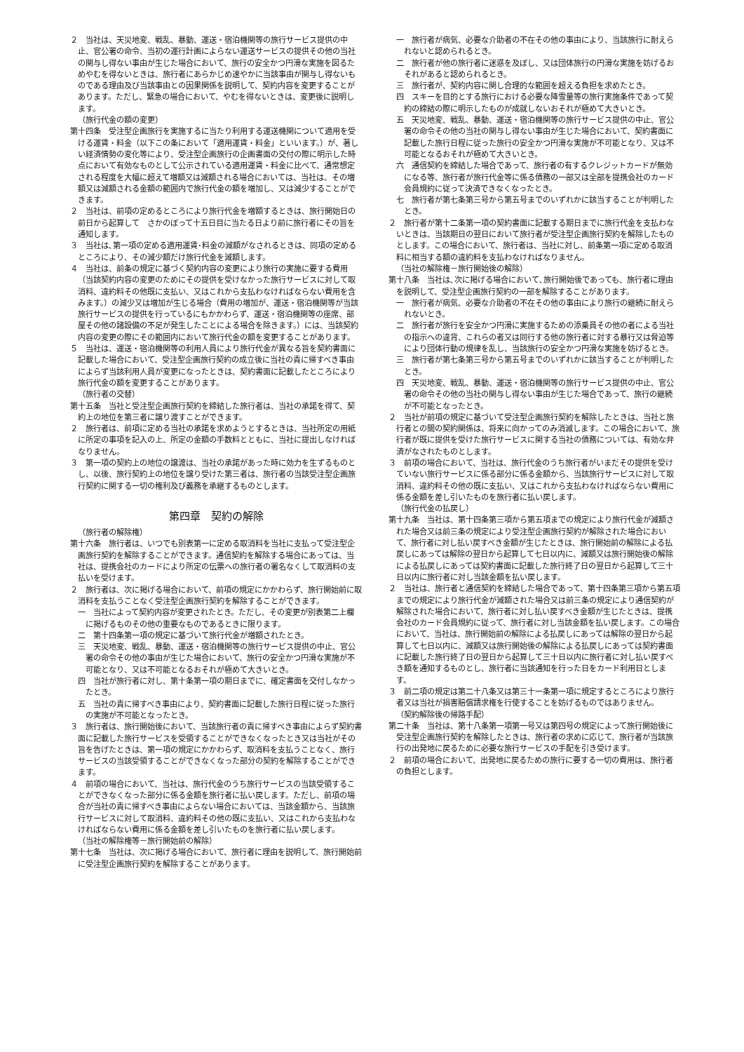２　当社は、天災地変、戦乱、暴動、運送・宿泊機関等の旅行サービス提供の中止、官公署の命令、当初の運行計画によらない運送サービスの提供その他の当社の関与し得ない事由が生じた場合において、旅行の安全かつ円滑な実施を図るためやむを得ないときは、旅行者にあらかじめ速やかに当該事由が関与し得ないものである理由及び当該事由との因果関係を説明して、契約内容を変更することがあります。ただし、緊急の場合において、やむを得ないときは、変更後に説明します。
（旅行代金の額の変更）
第十四条　受注型企画旅行を実施するに当たり利用する運送機関について適用を受ける運賃・料金（以下この条において「適用運賃・料金」といいます。）が、著しい経済情勢の変化等により、受注型企画旅行の企画書面の交付の際に明示した時点において有効なものとして公示されている適用運賃・料金に比べて、通常想定される程度を大幅に超えて増額又は減額される場合においては、当社は、その増額又は減額される金額の範囲内で旅行代金の額を増加し、又は減少することができます。
２　当社は、前項の定めるところにより旅行代金を増額するときは、旅行開始日の前日から起算して　さかのぼって十五日目に当たる日より前に旅行者にその旨を通知します。
３　当社は､第一項の定める適用運賃･料金の減額がなされるときは、同項の定めるところにより、その減少額だけ旅行代金を減額します。
４　当社は、前条の規定に基づく契約内容の変更により旅行の実施に要する費用（当該契約内容の変更のためにその提供を受けなかった旅行サービスに対して取消料、違約料その他既に支払い、又はこれから支払わなければならない費用を含みます。）の減少又は増加が生じる場合（費用の増加が、運送・宿泊機関等が当該旅行サービスの提供を行っているにもかかわらず、運送・宿泊機関等の座席、部屋その他の諸設備の不足が発生したことによる場合を除きます。）には、当該契約内容の変更の際にその範囲内において旅行代金の額を変更することがあります。
５　当社は、運送・宿泊機関等の利用人員により旅行代金が異なる旨を契約書面に記載した場合において、受注型企画旅行契約の成立後に当社の責に帰すべき事由によらず当該利用人員が変更になったときは、契約書面に記載したところにより旅行代金の額を変更することがあります。
（旅行者の交替）
第十五条　当社と受注型企画旅行契約を締結した旅行者は、当社の承諾を得て、契約上の地位を第三者に譲り渡すことができます。
２　旅行者は、前項に定める当社の承諾を求めようとするときは、当社所定の用紙に所定の事項を記入の上、所定の金額の手数料とともに、当社に提出しなければなりません。
３　第一項の契約上の地位の譲渡は、当社の承諾があった時に効力を生ずるものとし、以後、旅行契約上の地位を譲り受けた第三者は、旅行者の当該受注型企画旅行契約に関する一切の権利及び義務を承継するものとします。
第四章　契約の解除
（旅行者の解除権）
第十六条　旅行者は、いつでも別表第一に定める取消料を当社に支払って受注型企画旅行契約を解除することができます。通信契約を解除する場合にあっては、当社は、提携会社のカードにより所定の伝票への旅行者の署名なくして取消料の支払いを受けます。
２　旅行者は、次に掲げる場合において、前項の規定にかかわらず、旅行開始前に取消料を支払うことなく受注型企画旅行契約を解除することができます。
一　当社によって契約内容が変更されたとき。ただし、その変更が別表第二上欄に掲げるものその他の重要なものであるときに限ります。
二　第十四条第一項の規定に基づいて旅行代金が増額されたとき。
三　天災地変、戦乱、暴動、運送・宿泊機関等の旅行サービス提供の中止、官公署の命令その他の事由が生じた場合において、旅行の安全かつ円滑な実施が不可能となり、又は不可能となるおそれが極めて大きいとき。
四　当社が旅行者に対し、第十条第一項の期日までに、確定書面を交付しなかったとき。
五　当社の責に帰すべき事由により、契約書面に記載した旅行日程に従った旅行の実施が不可能となったとき。
３　旅行者は、旅行開始後において、当該旅行者の責に帰すべき事由によらず契約書面に記載した旅行サービスを受領することができなくなったとき又は当社がその旨を告げたときは、第一項の規定にかかわらず、取消料を支払うことなく、旅行サービスの当該受領することができなくなった部分の契約を解除することができます。
４　前項の場合において、当社は、旅行代金のうち旅行サービスの当該受領することができなくなった部分に係る金額を旅行者に払い戻します。ただし、前項の場合が当社の責に帰すべき事由によらない場合においては、当該金額から、当該旅行サービスに対して取消料、違約料その他の既に支払い、又はこれから支払わなければならない費用に係る金額を差し引いたものを旅行者に払い戻します。
（当社の解除権等－旅行開始前の解除）
第十七条　当社は、次に掲げる場合において、旅行者に理由を説明して、旅行開始前に受注型企画旅行契約を解除することがあります。
一　旅行者が病気、必要な介助者の不在その他の事由により、当該旅行に耐えられないと認められるとき。
二　旅行者が他の旅行者に迷惑を及ぼし、又は団体旅行の円滑な実施を妨げるおそれがあると認められるとき。
三　旅行者が、契約内容に関し合理的な範囲を超える負担を求めたとき。
四　スキーを目的とする旅行における必要な降雪量等の旅行実施条件であって契約の締結の際に明示したものが成就しないおそれが極めて大きいとき。
五　天災地変、戦乱、暴動、運送・宿泊機関等の旅行サービス提供の中止、官公署の命令その他の当社の関与し得ない事由が生じた場合において、契約書面に記載した旅行日程に従った旅行の安全かつ円滑な実施が不可能となり、又は不可能となるおそれが極めて大きいとき。
六　通信契約を締結した場合であって、旅行者の有するクレジットカードが無効になる等、旅行者が旅行代金等に係る債務の一部又は全部を提携会社のカード会員規約に従って決済できなくなったとき。
七　旅行者が第七条第三号から第五号までのいずれかに該当することが判明したとき。
２　旅行者が第十二条第一項の契約書面に記載する期日までに旅行代金を支払わないときは、当該期日の翌日において旅行者が受注型企画旅行契約を解除したものとします。この場合において、旅行者は、当社に対し、前条第一項に定める取消料に相当する額の違約料を支払わなければなりません。
（当社の解除権－旅行開始後の解除）
第十八条　当社は､次に掲げる場合において､旅行開始後であっても、旅行者に理由を説明して、受注型企画旅行契約の一部を解除することがあります。
一　旅行者が病気、必要な介助者の不在その他の事由により旅行の継続に耐えられないとき。
二　旅行者が旅行を安全かつ円滑に実施するための添乗員その他の者による当社の指示への違背、これらの者又は同行する他の旅行者に対する暴行又は脅迫等により団体行動の規律を乱し、当該旅行の安全かつ円滑な実施を妨げるとき。
三　旅行者が第七条第三号から第五号までのいずれかに該当することが判明したとき。
四　天災地変、戦乱、暴動、運送・宿泊機関等の旅行サービス提供の中止、官公署の命令その他の当社の関与し得ない事由が生じた場合であって、旅行の継続が不可能となったとき。
２　当社が前項の規定に基づいて受注型企画旅行契約を解除したときは、当社と旅行者との間の契約関係は、将来に向かってのみ消滅します。この場合において、旅行者が既に提供を受けた旅行サービスに関する当社の債務については、有効な弁済がなされたものとします。
３　前項の場合において、当社は、旅行代金のうち旅行者がいまだその提供を受けていない旅行サービスに係る部分に係る金額から、当該旅行サービスに対して取消料、違約料その他の既に支払い、又はこれから支払わなければならない費用に係る金額を差し引いたものを旅行者に払い戻します。
（旅行代金の払戻し）
第十九条　当社は、第十四条第三項から第五項までの規定により旅行代金が減額された場合又は前三条の規定により受注型企画旅行契約が解除された場合において、旅行者に対し払い戻すべき金額が生じたときは、旅行開始前の解除による払戻しにあっては解除の翌日から起算して七日以内に、減額又は旅行開始後の解除による払戻しにあっては契約書面に記載した旅行終了日の翌日から起算して三十日以内に旅行者に対し当該金額を払い戻します。
２　当社は、旅行者と通信契約を締結した場合であって、第十四条第三項から第五項までの規定により旅行代金が減額された場合又は前三条の規定により通信契約が解除された場合において、旅行者に対し払い戻すべき金額が生じたときは、提携会社のカード会員規約に従って、旅行者に対し当該金額を払い戻します。この場合において、当社は、旅行開始前の解除による払戻しにあっては解除の翌日から起算して七日以内に、減額又は旅行開始後の解除による払戻しにあっては契約書面に記載した旅行終了日の翌日から起算して三十日以内に旅行者に対し払い戻すべき額を通知するものとし、旅行者に当該通知を行った日をカード利用日とします。
３　前二項の規定は第二十八条又は第三十一条第一項に規定するところにより旅行者又は当社が損害賠償請求権を行使することを妨げるものではありません。
（契約解除後の帰路手配）
第二十条　当社は、第十八条第一項第一号又は第四号の規定によって旅行開始後に受注型企画旅行契約を解除したときは、旅行者の求めに応じて、旅行者が当該旅行の出発地に戻るために必要な旅行サービスの手配を引き受けます。
２　前項の場合において、出発地に戻るための旅行に要する一切の費用は、旅行者の負担とします。